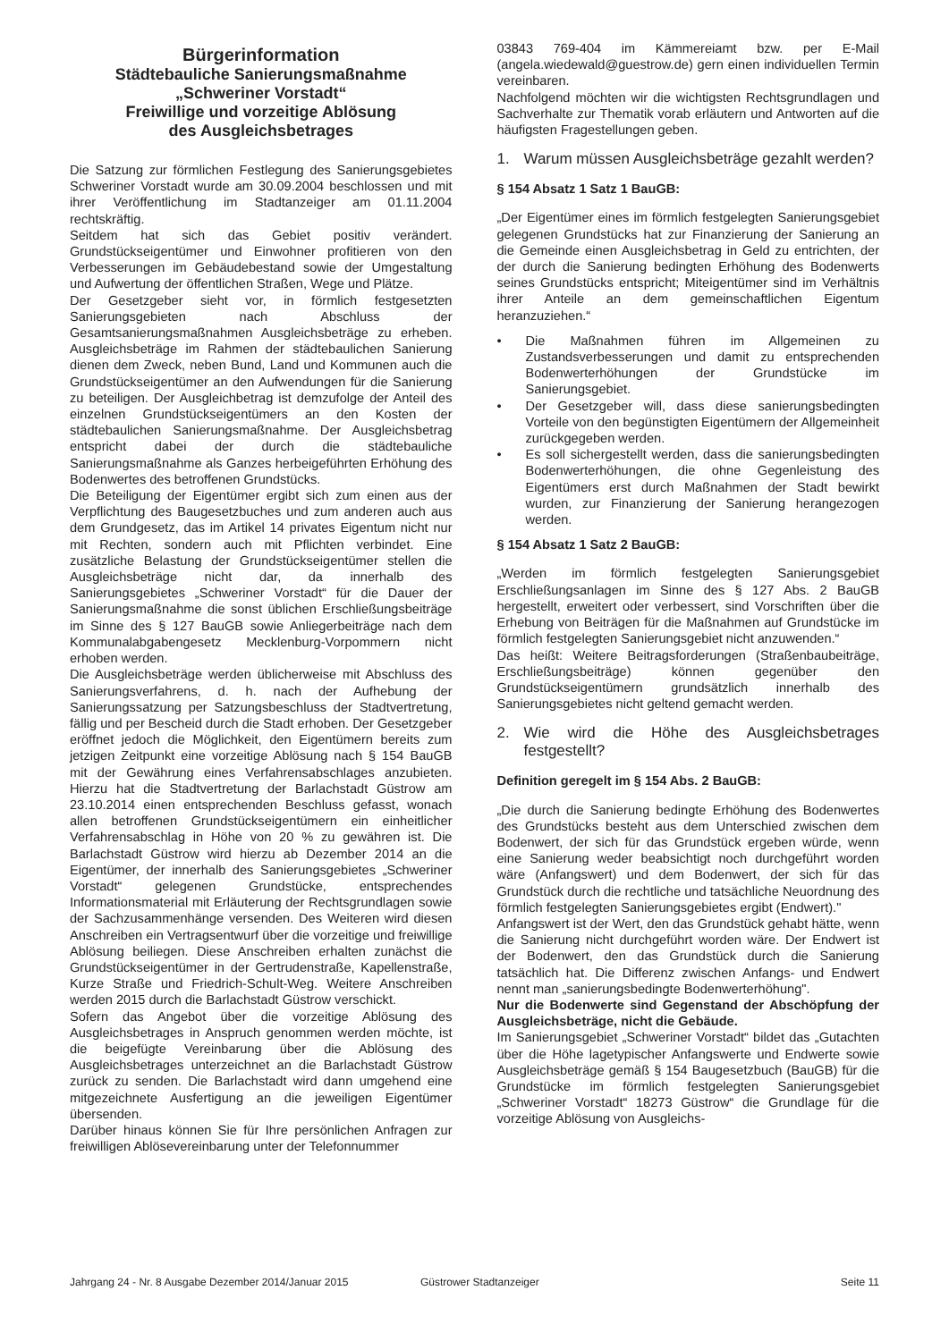Bürgerinformation
Städtebauliche Sanierungsmaßnahme
„Schweriner Vorstadt“
Freiwillige und vorzeitige Ablösung
des Ausgleichsbetrages
Die Satzung zur förmlichen Festlegung des Sanierungsgebietes Schweriner Vorstadt wurde am 30.09.2004 beschlossen und mit ihrer Veröffentlichung im Stadtanzeiger am 01.11.2004 rechtskräftig.
Seitdem hat sich das Gebiet positiv verändert. Grundstückseigentümer und Einwohner profitieren von den Verbesserungen im Gebäudebestand sowie der Umgestaltung und Aufwertung der öffentlichen Straßen, Wege und Plätze.
Der Gesetzgeber sieht vor, in förmlich festgesetzten Sanierungsgebieten nach Abschluss der Gesamtsanierungsmaßnahmen Ausgleichsbeträge zu erheben. Ausgleichsbeträge im Rahmen der städtebaulichen Sanierung dienen dem Zweck, neben Bund, Land und Kommunen auch die Grundstückseigentümer an den Aufwendungen für die Sanierung zu beteiligen. Der Ausgleichbetrag ist demzufolge der Anteil des einzelnen Grundstückseigentümers an den Kosten der städtebaulichen Sanierungsmaßnahme. Der Ausgleichsbetrag entspricht dabei der durch die städtebauliche Sanierungsmaßnahme als Ganzes herbeigeführten Erhöhung des Bodenwertes des betroffenen Grundstücks.
Die Beteiligung der Eigentümer ergibt sich zum einen aus der Verpflichtung des Baugesetzbuches und zum anderen auch aus dem Grundgesetz, das im Artikel 14 privates Eigentum nicht nur mit Rechten, sondern auch mit Pflichten verbindet. Eine zusätzliche Belastung der Grundstückseigentümer stellen die Ausgleichsbeträge nicht dar, da innerhalb des Sanierungsgebietes „Schweriner Vorstadt“ für die Dauer der Sanierungsmaßnahme die sonst üblichen Erschließungsbeiträge im Sinne des § 127 BauGB sowie Anliegerbeiträge nach dem Kommunalabgabengesetz Mecklenburg-Vorpommern nicht erhoben werden.
Die Ausgleichsbeträge werden üblicherweise mit Abschluss des Sanierungsverfahrens, d. h. nach der Aufhebung der Sanierungssatzung per Satzungsbeschluss der Stadtvertretung, fällig und per Bescheid durch die Stadt erhoben. Der Gesetzgeber eröffnet jedoch die Möglichkeit, den Eigentümern bereits zum jetzigen Zeitpunkt eine vorzeitige Ablösung nach § 154 BauGB mit der Gewährung eines Verfahrensabschlages anzubieten. Hierzu hat die Stadtvertretung der Barlachstadt Güstrow am 23.10.2014 einen entsprechenden Beschluss gefasst, wonach allen betroffenen Grundstückseigentümern ein einheitlicher Verfahrensabschlag in Höhe von 20 % zu gewähren ist. Die Barlachstadt Güstrow wird hierzu ab Dezember 2014 an die Eigentümer, der innerhalb des Sanierungsgebietes „Schweriner Vorstadt“ gelegenen Grundstücke, entsprechendes Informationsmaterial mit Erläuterung der Rechtsgrundlagen sowie der Sachzusammenhänge versenden. Des Weiteren wird diesen Anschreiben ein Vertragsentwurf über die vorzeitige und freiwillige Ablösung beiliegen. Diese Anschreiben erhalten zunächst die Grundstückseigentümer in der Gertrudenstraße, Kapellenstraße, Kurze Straße und Friedrich-Schult-Weg. Weitere Anschreiben werden 2015 durch die Barlachstadt Güstrow verschickt.
Sofern das Angebot über die vorzeitige Ablösung des Ausgleichsbetrages in Anspruch genommen werden möchte, ist die beigefügte Vereinbarung über die Ablösung des Ausgleichsbetrages unterzeichnet an die Barlachstadt Güstrow zurück zu senden. Die Barlachstadt wird dann umgehend eine mitgezeichnete Ausfertigung an die jeweiligen Eigentümer übersenden.
Darüber hinaus können Sie für Ihre persönlichen Anfragen zur freiwilligen Ablösevereinbarung unter der Telefonnummer
03843 769-404 im Kämmereiamt bzw. per E-Mail (angela.wiedewald@guestrow.de) gern einen individuellen Termin vereinbaren.
Nachfolgend möchten wir die wichtigsten Rechtsgrundlagen und Sachverhalte zur Thematik vorab erläutern und Antworten auf die häufigsten Fragestellungen geben.
1. Warum müssen Ausgleichsbeträge gezahlt werden?
§ 154 Absatz 1 Satz 1 BauGB:
„Der Eigentümer eines im förmlich festgelegten Sanierungsgebiet gelegenen Grundstücks hat zur Finanzierung der Sanierung an die Gemeinde einen Ausgleichsbetrag in Geld zu entrichten, der der durch die Sanierung bedingten Erhöhung des Bodenwerts seines Grundstücks entspricht; Miteigentümer sind im Verhältnis ihrer Anteile an dem gemeinschaftlichen Eigentum heranzuziehen.“
• Die Maßnahmen führen im Allgemeinen zu Zustandsverbesserungen und damit zu entsprechenden Bodenwerterhöhungen der Grundstücke im Sanierungsgebiet.
• Der Gesetzgeber will, dass diese sanierungsbedingten Vorteile von den begünstigten Eigentümern der Allgemeinheit zurückgegeben werden.
• Es soll sichergestellt werden, dass die sanierungsbedingten Bodenwerterhöhungen, die ohne Gegenleistung des Eigentümers erst durch Maßnahmen der Stadt bewirkt wurden, zur Finanzierung der Sanierung herangezogen werden.
§ 154 Absatz 1 Satz 2 BauGB:
„Werden im förmlich festgelegten Sanierungsgebiet Erschließungsanlagen im Sinne des § 127 Abs. 2 BauGB hergestellt, erweitert oder verbessert, sind Vorschriften über die Erhebung von Beiträgen für die Maßnahmen auf Grundstücke im förmlich festgelegten Sanierungsgebiet nicht anzuwenden.“
Das heißt: Weitere Beitragsforderungen (Straßenbaubeiträge, Erschließungsbeiträge) können gegenüber den Grundstückseigentümern grundsätzlich innerhalb des Sanierungsgebietes nicht geltend gemacht werden.
2. Wie wird die Höhe des Ausgleichsbetrages festgestellt?
Definition geregelt im § 154 Abs. 2 BauGB:
„Die durch die Sanierung bedingte Erhöhung des Bodenwertes des Grundstücks besteht aus dem Unterschied zwischen dem Bodenwert, der sich für das Grundstück ergeben würde, wenn eine Sanierung weder beabsichtigt noch durchgeführt worden wäre (Anfangswert) und dem Bodenwert, der sich für das Grundstück durch die rechtliche und tatsächliche Neuordnung des förmlich festgelegten Sanierungsgebietes ergibt (Endwert)."
Anfangswert ist der Wert, den das Grundstück gehabt hätte, wenn die Sanierung nicht durchgeführt worden wäre. Der Endwert ist der Bodenwert, den das Grundstück durch die Sanierung tatsächlich hat. Die Differenz zwischen Anfangs- und Endwert nennt man „sanierungsbedingte Bodenwerterhöhung".
Nur die Bodenwerte sind Gegenstand der Abschöpfung der Ausgleichsbeträge, nicht die Gebäude.
Im Sanierungsgebiet „Schweriner Vorstadt“ bildet das „Gutachten über die Höhe lagetypischer Anfangswerte und Endwerte sowie Ausgleichsbeträge gemäß § 154 Baugesetzbuch (BauGB) für die Grundstücke im förmlich festgelegten Sanierungsgebiet „Schweriner Vorstadt“ 18273 Güstrow“ die Grundlage für die vorzeitige Ablösung von Ausgleichs-
Jahrgang 24 - Nr. 8 Ausgabe Dezember 2014/Januar 2015 Güstrower Stadtanzeiger Seite 11